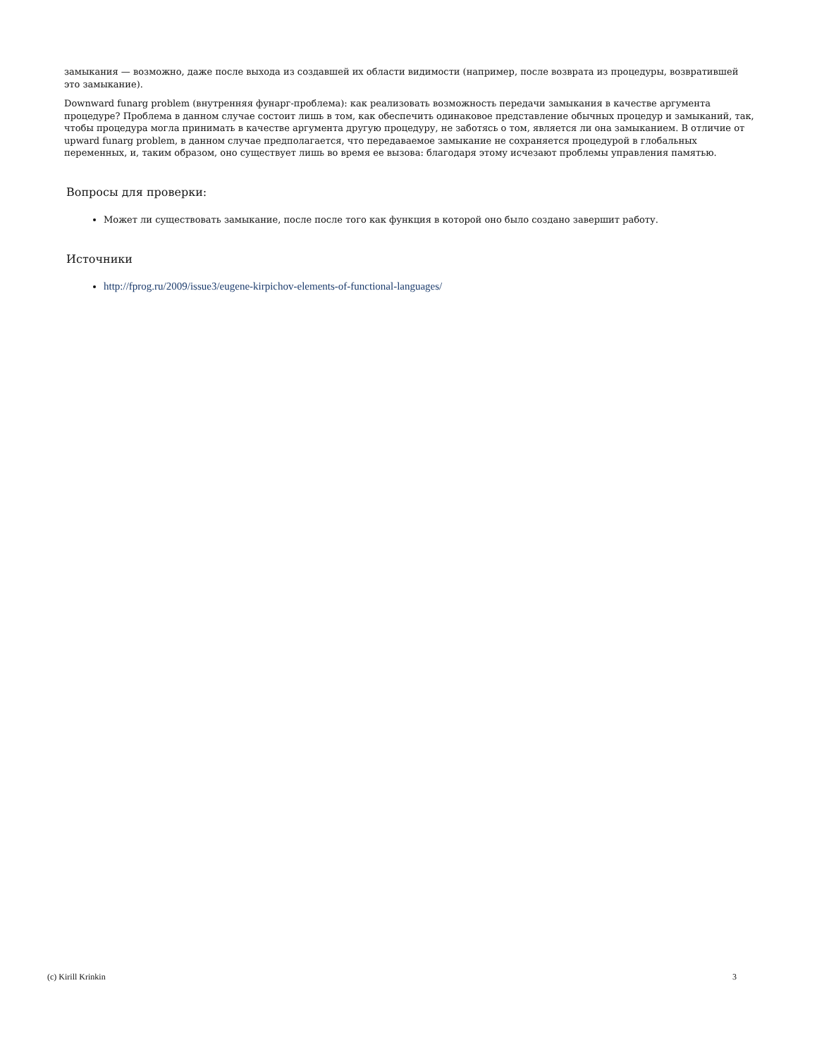замыкания — возможно, даже после выхода из создавшей их области видимости (например, после возврата из процедуры, возвратившей это замыкание).
Downward funarg problem (внутренняя фунарг-проблема): как реализовать возможность передачи замыкания в качестве аргумента процедуре? Проблема в данном случае состоит лишь в том, как обеспечить одинаковое представление обычных процедур и замыканий, так, чтобы процедура могла принимать в качестве аргумента другую процедуру, не заботясь о том, является ли она замыканием. В отличие от upward funarg problem, в данном случае предполагается, что передаваемое замыкание не сохраняется процедурой в глобальных переменных, и, таким образом, оно существует лишь во время ее вызова: благодаря этому исчезают проблемы управления памятью.
Вопросы для проверки:
Может ли существовать замыкание, после после того как функция в которой оно было создано завершит работу.
Источники
http://fprog.ru/2009/issue3/eugene-kirpichov-elements-of-functional-languages/
(c) Kirill Krinkin 3